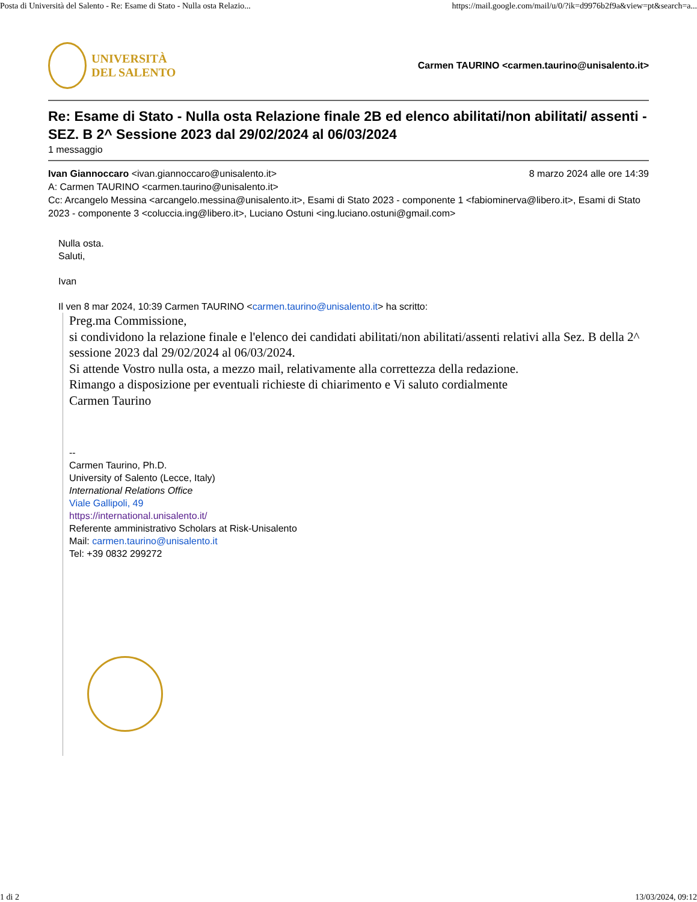Posta di Università del Salento - Re: Esame di Stato - Nulla osta Relazio... https://mail.google.com/mail/u/0/?ik=d9976b2f9a&view=pt&search=a...
UNIVERSITÀ
DEL SALENTO
Carmen TAURINO <carmen.taurino@unisalento.it>
Re: Esame di Stato - Nulla osta Relazione finale 2B ed elenco abilitati/non abilitati/ assenti - SEZ. B 2^ Sessione 2023 dal 29/02/2024 al 06/03/2024
1 messaggio
Ivan Giannoccaro <ivan.giannoccaro@unisalento.it> 8 marzo 2024 alle ore 14:39
A: Carmen TAURINO <carmen.taurino@unisalento.it>
Cc: Arcangelo Messina <arcangelo.messina@unisalento.it>, Esami di Stato 2023 - componente 1 <fabiominerva@libero.it>, Esami di Stato 2023 - componente 3 <coluccia.ing@libero.it>, Luciano Ostuni <ing.luciano.ostuni@gmail.com>
Nulla osta.
Saluti,
Ivan
Il ven 8 mar 2024, 10:39 Carmen TAURINO <carmen.taurino@unisalento.it> ha scritto:
Preg.ma Commissione,
si condividono la relazione finale e l'elenco dei candidati abilitati/non abilitati/assenti relativi alla Sez. B della 2^ sessione 2023 dal 29/02/2024 al 06/03/2024.
Si attende Vostro nulla osta, a mezzo mail, relativamente alla correttezza della redazione.
Rimango a disposizione per eventuali richieste di chiarimento e Vi saluto cordialmente
Carmen Taurino
--
Carmen Taurino, Ph.D.
University of Salento (Lecce, Italy)
International Relations Office
Viale Gallipoli, 49
https://international.unisalento.it/
Referente amministrativo Scholars at Risk-Unisalento
Mail: carmen.taurino@unisalento.it
Tel: +39 0832 299272
1 di 2 13/03/2024, 09:12